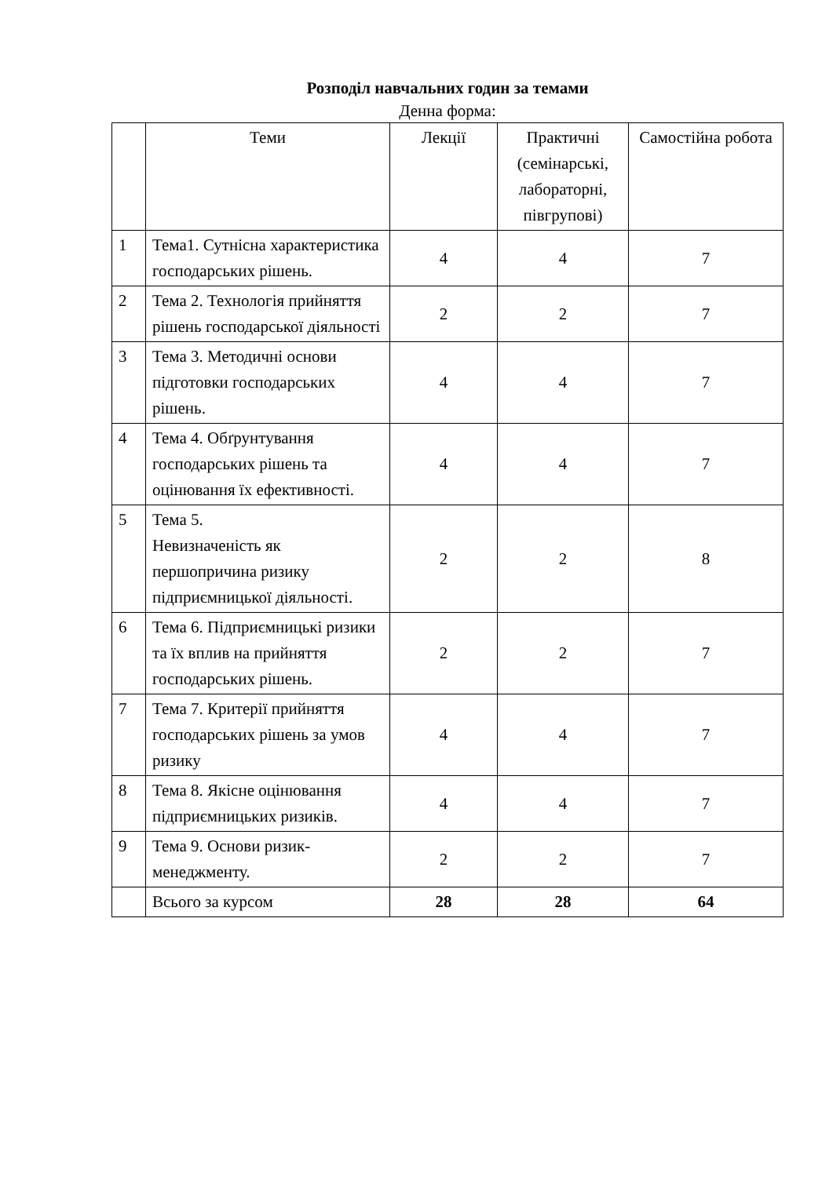Розподіл навчальних годин за темами
Денна форма:
| | Теми | Лекції | Практичні (семінарські, лабораторні, півгрупові) | Самостійна робота |
| --- | --- | --- | --- | --- |
| 1 | Тема1. Сутнісна характеристика господарських рішень. | 4 | 4 | 7 |
| 2 | Тема 2. Технологія прийняття рішень господарської діяльності | 2 | 2 | 7 |
| 3 | Тема 3. Методичні основи підготовки господарських рішень. | 4 | 4 | 7 |
| 4 | Тема 4. Обґрунтування господарських рішень та оцінювання їх ефективності. | 4 | 4 | 7 |
| 5 | Тема 5. Невизначеність як першопричина ризику підприємницької діяльності. | 2 | 2 | 8 |
| 6 | Тема 6. Підприємницькі ризики та їх вплив на прийняття господарських рішень. | 2 | 2 | 7 |
| 7 | Тема 7. Критерії прийняття господарських рішень за умов ризику | 4 | 4 | 7 |
| 8 | Тема 8. Якісне оцінювання підприємницьких ризиків. | 4 | 4 | 7 |
| 9 | Тема 9. Основи ризик-менеджменту. | 2 | 2 | 7 |
| | Всього за курсом | 28 | 28 | 64 |